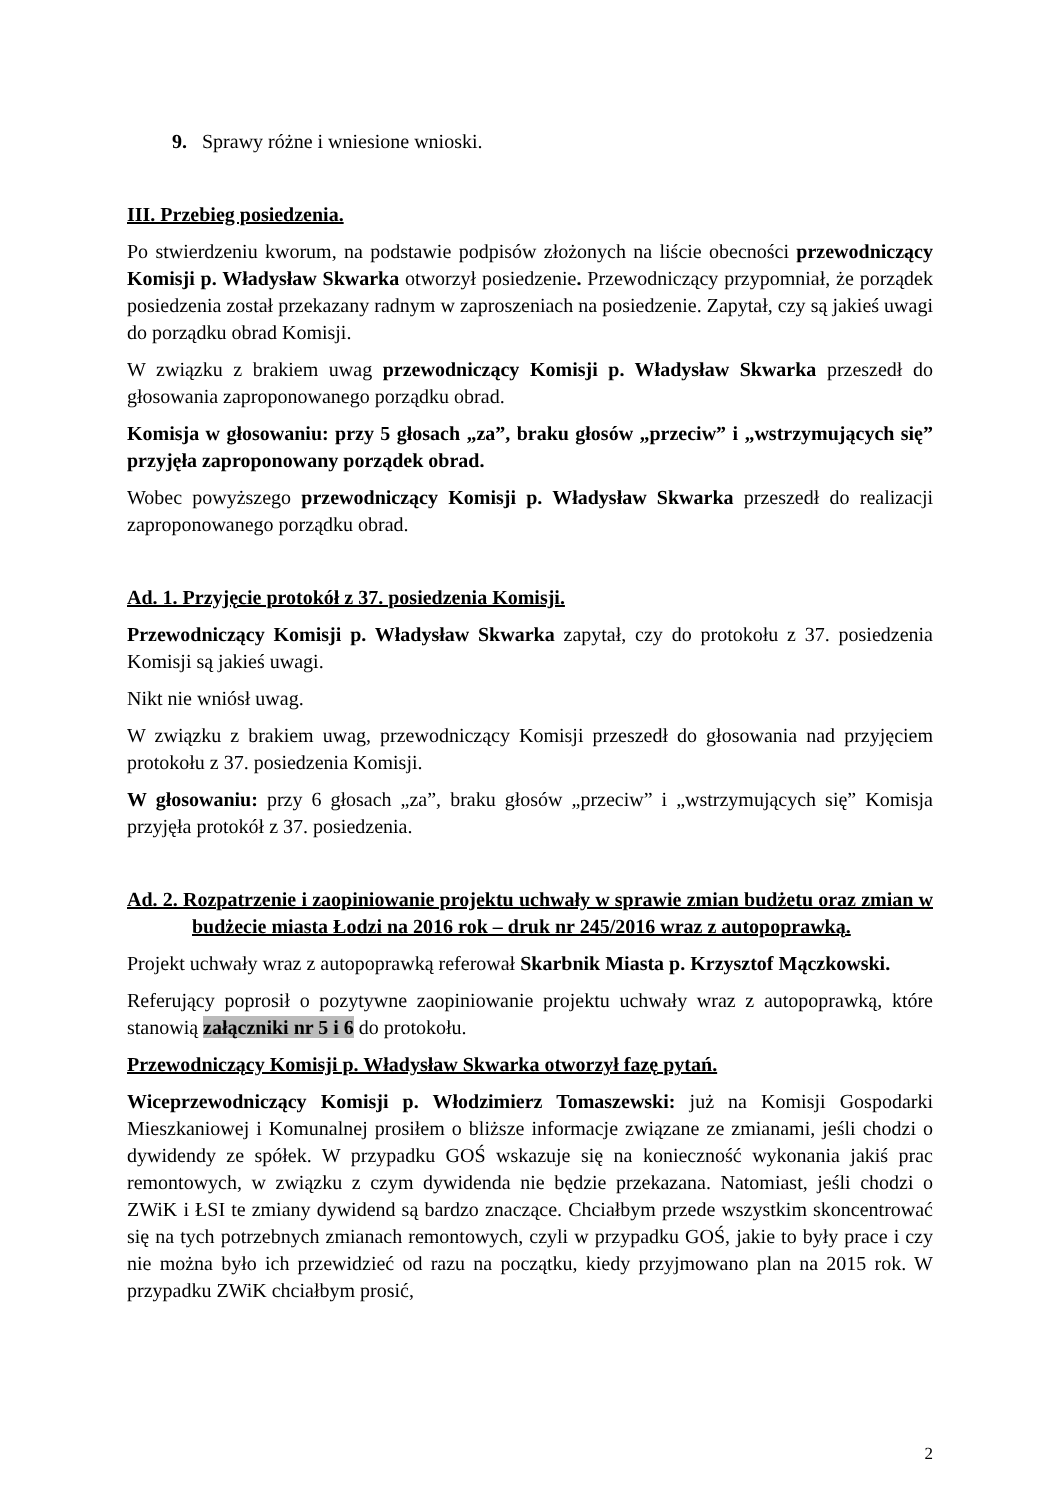9. Sprawy różne i wniesione wnioski.
III. Przebieg posiedzenia.
Po stwierdzeniu kworum, na podstawie podpisów złożonych na liście obecności przewodniczący Komisji p. Władysław Skwarka otworzył posiedzenie. Przewodniczący przypomniał, że porządek posiedzenia został przekazany radnym w zaproszeniach na posiedzenie. Zapytał, czy są jakieś uwagi do porządku obrad Komisji.
W związku z brakiem uwag przewodniczący Komisji p. Władysław Skwarka przeszedł do głosowania zaproponowanego porządku obrad.
Komisja w głosowaniu: przy 5 głosach „za”, braku głosów „przeciw” i „wstrzymujących się” przyjęła zaproponowany porządek obrad.
Wobec powyższego przewodniczący Komisji p. Władysław Skwarka przeszedł do realizacji zaproponowanego porządku obrad.
Ad. 1. Przyjęcie protokół z 37. posiedzenia Komisji.
Przewodniczący Komisji p. Władysław Skwarka zapytał, czy do protokołu z 37. posiedzenia Komisji są jakieś uwagi.
Nikt nie wniósł uwag.
W związku z brakiem uwag, przewodniczący Komisji przeszedł do głosowania nad przyjęciem protokołu z 37. posiedzenia Komisji.
W głosowaniu: przy 6 głosach „za”, braku głosów „przeciw” i „wstrzymujących się” Komisja przyjęła protokół z 37. posiedzenia.
Ad. 2. Rozpatrzenie i zaopiniowanie projektu uchwały w sprawie zmian budżetu oraz zmian w budżecie miasta Łodzi na 2016 rok – druk nr 245/2016 wraz z autopoprawką.
Projekt uchwały wraz z autopoprawką referował Skarbnik Miasta p. Krzysztof Mączkowski.
Referujący poprosił o pozytywne zaopiniowanie projektu uchwały wraz z autopoprawką, które stanowią załączniki nr 5 i 6 do protokołu.
Przewodniczący Komisji p. Władysław Skwarka otworzył fazę pytań.
Wiceprzewodniczący Komisji p. Włodzimierz Tomaszewski: już na Komisji Gospodarki Mieszkaniowej i Komunalnej prosiłem o bliższe informacje związane ze zmianami, jeśli chodzi o dywidendy ze spółek. W przypadku GOŚ wskazuje się na konieczność wykonania jakiś prac remontowych, w związku z czym dywidenda nie będzie przekazana. Natomiast, jeśli chodzi o ZWiK i ŁSI te zmiany dywidend są bardzo znaczące. Chciałbym przede wszystkim skoncentrować się na tych potrzebnych zmianach remontowych, czyli w przypadku GOŚ, jakie to były prace i czy nie można było ich przewidzieć od razu na początku, kiedy przyjmowano plan na 2015 rok. W przypadku ZWiK chciałbym prosić,
2